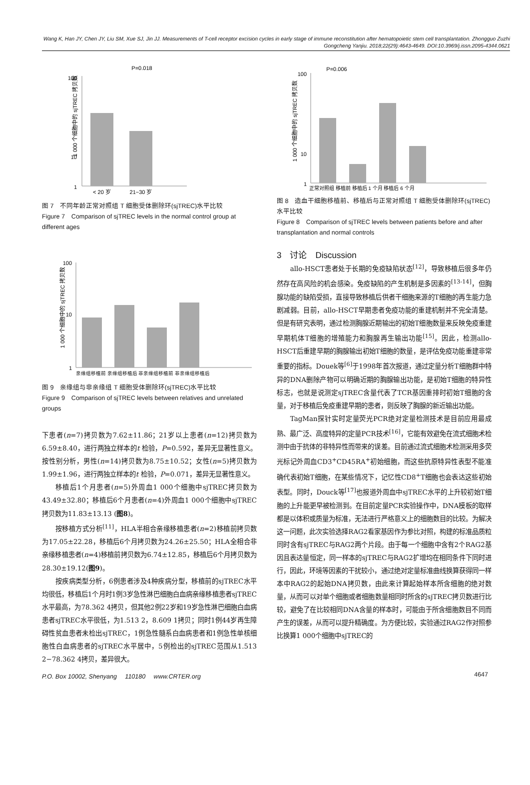Wang K, Han JY, Chen JY, Liu SM, Xue SJ, Jin JJ. Measurements of T-cell receptor excision cycles in early stage of immune reconstitution after hematopoietic stem cell transplantation. Zhongguo Zuzhi Gongcheng Yanjiu. 2018;22(29):4643-4649. DOI:10.3969/j.issn.2095-4344.0621
1 000 个细胞中的 sjTREC 拷贝数
100
10
1
P=0.018
< 20 岁
21−30 岁
图 7　不同年龄正常对照组 T 细胞受体删除环(sjTREC)水平比较
Figure 7　Comparison of sjTREC levels in the normal control group at different ages
1 000 个细胞中的 sjTREC 拷贝数
100
10
1
亲缘组移植前 亲缘组移植后 非亲缘组移植前 非亲缘组移植后
图 9　亲缘组与非亲缘组 T 细胞受体删除环(sjTREC)水平比较
Figure 9　Comparison of sjTREC levels between relatives and unrelated groups
下患者(n=7)拷贝数为7.62±11.86；21岁以上患者(n=12)拷贝数为6.59±8.40，进行两独立样本的t 检验，P=0.592，差异无显著性意义。按性别分析，男性(n=14)拷贝数为8.75±10.52；女性(n=5)拷贝数为1.99±1.96，进行两独立样本的t 检验，P=0.071，差异无显著性意义。
移植后1个月患者(n=5)外周血1 000个细胞中sjTREC拷贝数为43.49±32.80；移植后6个月患者(n=4)外周血1 000个细胞中sjTREC拷贝数为11.83±13.13 (图8)。
按移植方式分析<sup>[11]</sup>，HLA半相合亲缘移植患者(n=2)移植前拷贝数为17.05±22.28，移植后6个月拷贝数为24.26±25.50；HLA全相合非亲缘移植患者(n=4)移植前拷贝数为6.74±12.85，移植后6个月拷贝数为28.30±19.12(图9)。
按疾病类型分析，6例患者涉及4种疾病分型，移植前的sjTREC水平均很低，移植后1个月时1例3岁急性淋巴细胞白血病亲缘移植患者sjTREC水平最高，为78.362 4拷贝，但其他2例22岁和19岁急性淋巴细胞白血病患者sjTREC水平很低，为1.513 2，8.609 1拷贝；同时1例44岁再生障碍性贫血患者未检出sjTREC，1例急性髓系白血病患者和1例急性单核细胞性白血病患者的sjTREC水平居中，5例检出的sjTREC范围从1.513 2−78.362 4拷贝，差异很大。
1 000 个细胞中的 sjTREC 拷贝数
100
10
1
P=0.006
正常对照组 移植前 移植后 1 个月 移植后 6 个月
图 8　造血干细胞移植前、移植后与正常对照组 T 细胞受体删除环(sjTREC)水平比较
Figure 8　Comparison of sjTREC levels between patients before and after transplantation and normal controls
3　讨论　Discussion
allo-HSCT患者处于长期的免疫缺陷状态<sup>[12]</sup>，导致移植后很多年仍然存在高风险的机会感染。免疫缺陷的产生机制是多因素的<sup>[13-14]</sup>，但胸腺功能的缺陷受损，直接导致移植后供者干细胞来源的T细胞的再生能力急剧减弱。目前，allo-HSCT早期患者免疫功能的重建机制并不完全清楚。但是有研究表明，通过检测胸腺近期输出的初始T细胞数量来反映免疫重建早期机体T细胞的增殖能力和胸腺再生输出功能<sup>[15]</sup>。因此，检测allo-HSCT后重建早期的胸腺输出初始T细胞的数量，是评估免疫功能重建非常重要的指标。Douek等<sup>[6]</sup>于1998年首次报道，通过定量分析T细胞群中特异的DNA删除产物可以明确近期的胸腺输出功能，是初始T细胞的特异性标志，也就是说测定sjTREC含量代表了TCR基因重排时初始T细胞的含量，对于移植后免疫重建早期的患者，则反映了胸腺的新近输出功能。
TagMan探针实时定量荧光PCR绝对定量检测技术是目前应用最成熟、最广泛、高度特异的定量PCR技术<sup>[16]</sup>，它能有效避免在流式细胞术检测中由于抗体的非特异性而带来的误差。目前通过流式细胞术检测采用多荧光标记外周血CD3<sup>+</sup>CD45RA<sup>+</sup>初始细胞，而这些抗原特异性表型不能准确代表初始T细胞，在某些情况下，记忆性CD8<sup>+</sup>T细胞也会表达这些初始表型。同时，Douck等<sup>[17]</sup>也报道外周血中sjTREC水平的上升较初始T细胞的上升能更早被检测到。在目前定量PCR实验操作中，DNA模板的取样都是以体积或质量为标准，无法进行严格意义上的细胞数目的比较。为解决这一问题，此次实验选择RAG2看家基因作为参比对照，构建的标准品质粒同时含有sjTREC与RAG2两个片段。由于每一个细胞中含有2个RAG2基因且表达量恒定，同一样本的sjTREC与RAG2扩增均在相同条件下同时进行，因此，环境等因素的干扰较小，通过绝对定量标准曲线换算获得同一样本中RAG2的起始DNA拷贝数，由此来计算起始样本所含细胞的绝对数量，从而可以对单个细胞或者细胞数量相同时所含的sjTREC拷贝数进行比较，避免了在比较相同DNA含量的样本时，可能由于所含细胞数目不同而产生的误差，从而可以提升精确度。为方便比较，实验通过RAG2作对照参比换算1 000个细胞中sjTREC的
P.O. Box 10002, Shenyang　 110180　 www.CRTER.org 4647